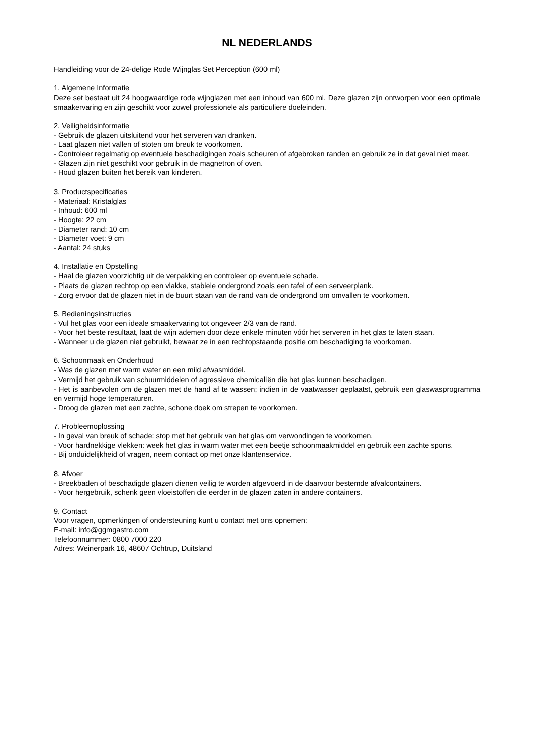NL NEDERLANDS
Handleiding voor de 24-delige Rode Wijnglas Set Perception (600 ml)
1. Algemene Informatie
Deze set bestaat uit 24 hoogwaardige rode wijnglazen met een inhoud van 600 ml. Deze glazen zijn ontworpen voor een optimale smaakervaring en zijn geschikt voor zowel professionele als particuliere doeleinden.
2. Veiligheidsinformatie
- Gebruik de glazen uitsluitend voor het serveren van dranken.
- Laat glazen niet vallen of stoten om breuk te voorkomen.
- Controleer regelmatig op eventuele beschadigingen zoals scheuren of afgebroken randen en gebruik ze in dat geval niet meer.
- Glazen zijn niet geschikt voor gebruik in de magnetron of oven.
- Houd glazen buiten het bereik van kinderen.
3. Productspecificaties
- Materiaal: Kristalglas
- Inhoud: 600 ml
- Hoogte: 22 cm
- Diameter rand: 10 cm
- Diameter voet: 9 cm
- Aantal: 24 stuks
4. Installatie en Opstelling
- Haal de glazen voorzichtig uit de verpakking en controleer op eventuele schade.
- Plaats de glazen rechtop op een vlakke, stabiele ondergrond zoals een tafel of een serveerplank.
- Zorg ervoor dat de glazen niet in de buurt staan van de rand van de ondergrond om omvallen te voorkomen.
5. Bedieningsinstructies
- Vul het glas voor een ideale smaakervaring tot ongeveer 2/3 van de rand.
- Voor het beste resultaat, laat de wijn ademen door deze enkele minuten vóór het serveren in het glas te laten staan.
- Wanneer u de glazen niet gebruikt, bewaar ze in een rechtopstaande positie om beschadiging te voorkomen.
6. Schoonmaak en Onderhoud
- Was de glazen met warm water en een mild afwasmiddel.
- Vermijd het gebruik van schuurmiddelen of agressieve chemicaliën die het glas kunnen beschadigen.
- Het is aanbevolen om de glazen met de hand af te wassen; indien in de vaatwasser geplaatst, gebruik een glaswasprogramma en vermijd hoge temperaturen.
- Droog de glazen met een zachte, schone doek om strepen te voorkomen.
7. Probleemoplossing
- In geval van breuk of schade: stop met het gebruik van het glas om verwondingen te voorkomen.
- Voor hardnekkige vlekken: week het glas in warm water met een beetje schoonmaakmiddel en gebruik een zachte spons.
- Bij onduidelijkheid of vragen, neem contact op met onze klantenservice.
8. Afvoer
- Breekbaden of beschadigde glazen dienen veilig te worden afgevoerd in de daarvoor bestemde afvalcontainers.
- Voor hergebruik, schenk geen vloeistoffen die eerder in de glazen zaten in andere containers.
9. Contact
Voor vragen, opmerkingen of ondersteuning kunt u contact met ons opnemen:
E-mail: info@ggmgastro.com
Telefoonnummer: 0800 7000 220
Adres: Weinerpark 16, 48607 Ochtrup, Duitsland